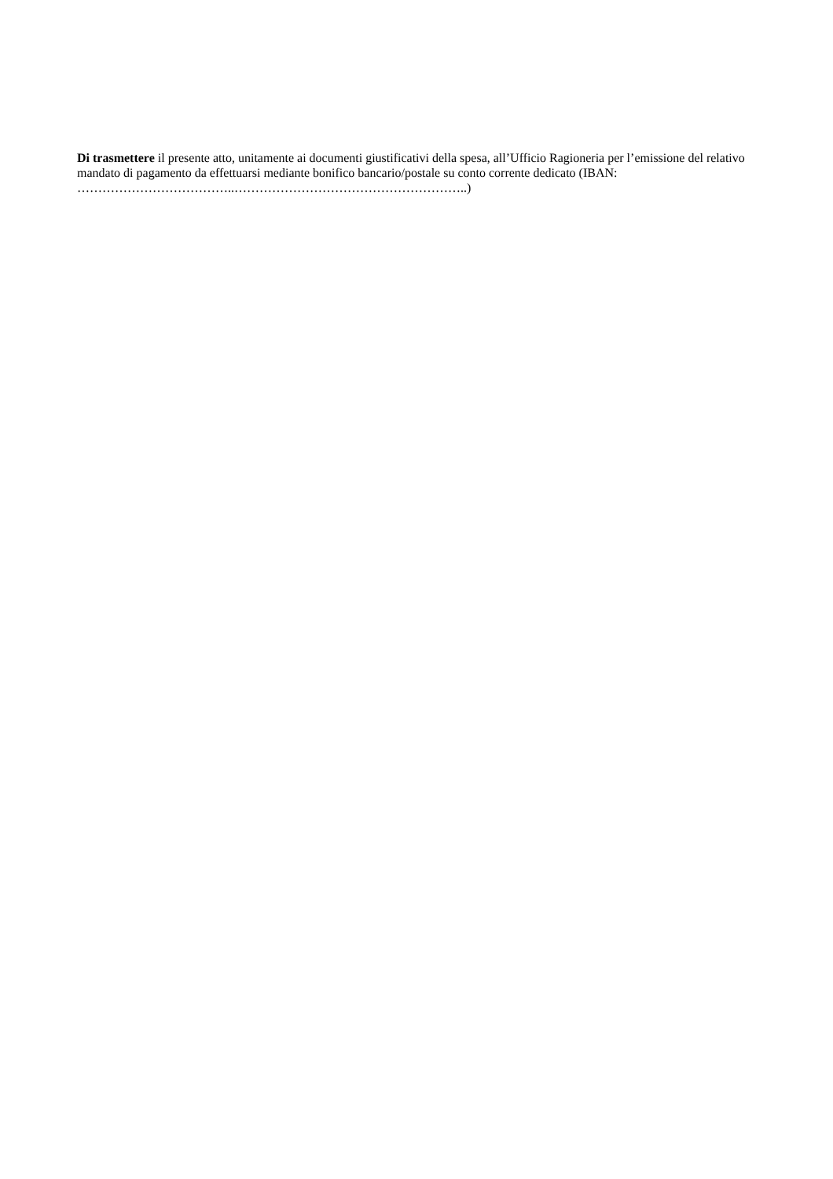Di trasmettere il presente atto, unitamente ai documenti giustificativi della spesa, all’Ufficio Ragioneria per l’emissione del relativo mandato di pagamento da effettuarsi mediante bonifico bancario/postale su conto corrente dedicato (IBAN: ………………………………..………………………………………………..)